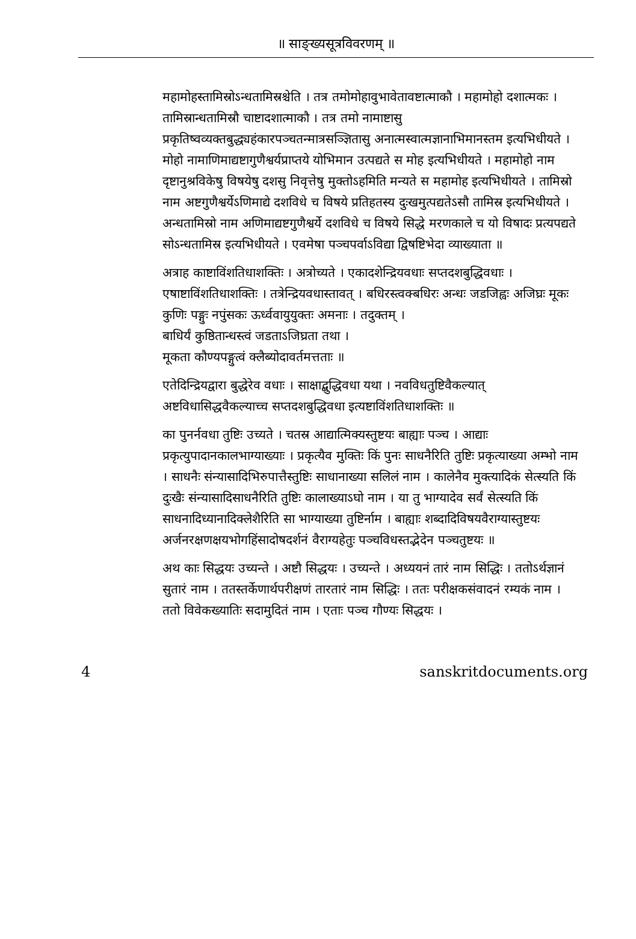॥ साङ्ख्यसूत्रविवरणम् ॥
महामोहस्तामिस्रोऽन्धतामिस्रश्चेति । तत्र तमोमोहावुभावेतावष्टात्माकौ । महामोहो दशात्मकः । तामिस्रान्धतामिस्रौ चाष्टादशात्माकौ । तत्र तमो नामाष्टासु प्रकृतिष्वव्यक्तबुद्ध्यहंकारपञ्चतन्मात्रसञ्ज्ञितासु अनात्मस्वात्मज्ञानाभिमानस्तम इत्यभिधीयते । मोहो नामाणिमाद्यष्टागुणैश्वर्यप्राप्तये योभिमान उत्पद्यते स मोह इत्यभिधीयते । महामोहो नाम दृष्टानुश्रविकेषु विषयेषु दशसु निवृत्तेषु मुक्तोऽहमिति मन्यते स महामोह इत्यभिधीयते । तामिस्रो नाम अष्टगुणैश्वर्येऽणिमाद्ये दशविधे च विषये प्रतिहतस्य दुःखमुत्पद्यतेऽसौ तामिस्र इत्यभिधीयते । अन्धतामिस्रो नाम अणिमाद्यष्टगुणैश्वर्ये दशविधे च विषये सिद्धे मरणकाले च यो विषादः प्रत्यपद्यते सोऽन्धतामिस्र इत्यभिधीयते । एवमेषा पञ्चपर्वाऽविद्या द्विषष्टिभेदा व्याख्याता ॥
अत्राह काष्टाविंशतिधाशक्तिः । अत्रोच्यते । एकादशेन्द्रियवधाः सप्तदशबुद्धिवधाः । एषाष्टाविंशतिधाशक्तिः । तत्रेन्द्रियवधास्तावत् । बधिरस्त्वक्बधिरः अन्धः जडजिह्वः अजिघ्रः मूकः कुणिः पङ्गुः नपुंसकः ऊर्ध्ववायुयुक्तः अमनाः । तदुक्तम् ।
बाधिर्यं कुष्ठितान्धस्त्वं जडताऽजिघ्रता तथा ।
मूकता कौण्यपङ्गुत्वं क्लैब्योदावर्तमत्तताः ॥
एतेदिन्द्रियद्वारा बुद्धेरेव वधाः । साक्षाद्बुद्धिवधा यथा । नवविधतुष्टिवैकल्यात् अष्टविधासिद्धवैकल्याच्च सप्तदशबुद्धिवधा इत्यष्टाविंशतिधाशक्तिः ॥
का पुनर्नवधा तुष्टिः उच्यते । चतस्र आद्यात्मिक्यस्तुष्टयः बाह्याः पञ्च । आद्याः प्रकृत्युपादानकालभाग्याख्याः । प्रकृत्यैव मुक्तिः किं पुनः साधनैरिति तुष्टिः प्रकृत्याख्या अम्भो नाम । साधनैः संन्यासादिभिरुपात्तैस्तुष्टिः साधानाख्या सलिलं नाम । कालेनैव मुक्त्यादिकं सेत्स्यति किं दुःखैः संन्यासादिसाधनैरिति तुष्टिः कालाख्याऽघो नाम । या तु भाग्यादेव सर्वं सेत्स्यति किं साधनादिध्यानादिक्लेशैरिति सा भाग्याख्या तुष्टिर्नाम । बाह्याः शब्दादिविषयवैराग्यास्तुष्टयः अर्जनरक्षणक्षयभोगहिंसादोषदर्शनं वैराग्यहेतुः पञ्चविधस्तद्भेदेन पञ्चतुष्टयः ॥
अथ काः सिद्धयः उच्यन्ते । अष्टौ सिद्धयः । उच्यन्ते । अध्ययनं तारं नाम सिद्धिः । ततोऽर्थज्ञानं सुतारं नाम । ततस्तर्केणार्थपरीक्षणं तारतारं नाम सिद्धिः । ततः परीक्षकसंवादनं रम्यकं नाम । ततो विवेकख्यातिः सदामुदितं नाम । एताः पञ्च गौण्यः सिद्धयः ।
4 sanskritdocuments.org